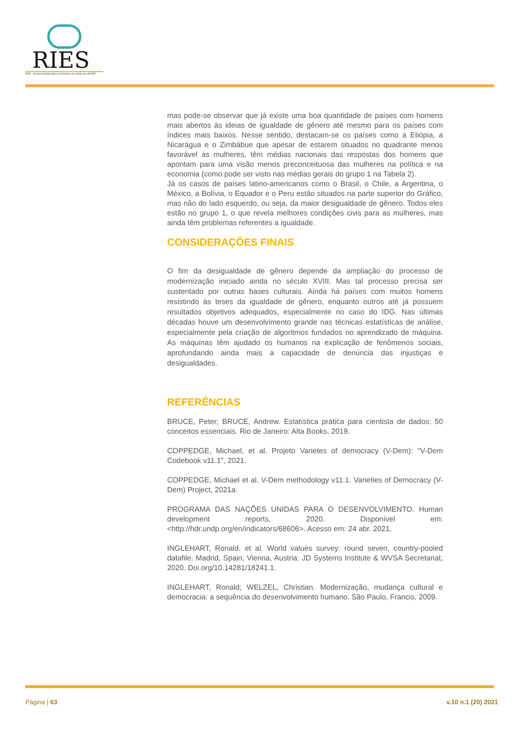RIES
RIES · Revista Interdisciplinar de Estudos em Saúde da UNIARP
mas pode-se observar que já existe uma boa quantidade de países com homens mais abertos às ideias de igualdade de gênero até mesmo para os países com índices mais baixos. Nesse sentido, destacam-se os países como a Etiópia, a Nicarágua e o Zimbábue que apesar de estarem situados no quadrante menos favorável às mulheres, têm médias nacionais das respostas dos homens que apontam para uma visão menos preconceituosa das mulheres na política e na economia (como pode ser visto nas médias gerais do grupo 1 na Tabela 2).
Já os casos de países latino-americanos como o Brasil, o Chile, a Argentina, o México, a Bolívia, o Equador e o Peru estão situados na parte superior do Gráfico, mas não do lado esquerdo, ou seja, da maior desigualdade de gênero. Todos eles estão no grupo 1, o que revela melhores condições civis para as mulheres, mas ainda têm problemas referentes a igualdade.
CONSIDERAÇÕES FINAIS
O fim da desigualdade de gênero depende da ampliação do processo de modernização iniciado ainda no século XVIII. Mas tal processo precisa ser sustentado por outras bases culturais. Ainda há países com muitos homens resistindo às teses da igualdade de gênero, enquanto outros até já possuem resultados objetivos adequados, especialmente no caso do IDG. Nas últimas décadas houve um desenvolvimento grande nas técnicas estatísticas de análise, especialmente pela criação de algoritmos fundados no aprendizado de máquina. As máquinas têm ajudado os humanos na explicação de fenômenos sociais, aprofundando ainda mais a capacidade de denúncia das injustiças e desigualdades.
REFERÊNCIAS
BRUCE, Peter; BRUCE, Andrew. Estatística prática para cientista de dados: 50 conceitos essenciais. Rio de Janeiro: Alta Books, 2019.
COPPEDGE, Michael, et al. Projeto Varietes of democracy (V-Dem): "V-Dem Codebook v11.1", 2021.
COPPEDGE, Michael et al. V-Dem methodology v11.1. Varieties of Democracy (V-Dem) Project, 2021a.
PROGRAMA DAS NAÇÕES UNIDAS PARA O DESENVOLVIMENTO. Human development reports, 2020. Disponível em: <http://hdr.undp.org/en/indicators/68606>. Acesso em: 24 abr. 2021.
INGLEHART, Ronald. et al. World values survey: round seven, country-pooled datafile. Madrid, Spain, Vienna, Austria: JD Systems Institute & WVSA Secretariat, 2020. Doi.org/10.14281/18241.1.
INGLEHART, Ronald; WELZEL, Christian. Modernização, mudança cultural e democracia: a sequência do desenvolvimento humano. São Paulo, Francis, 2009.
Página | 63 v.10 n.1 (20) 2021